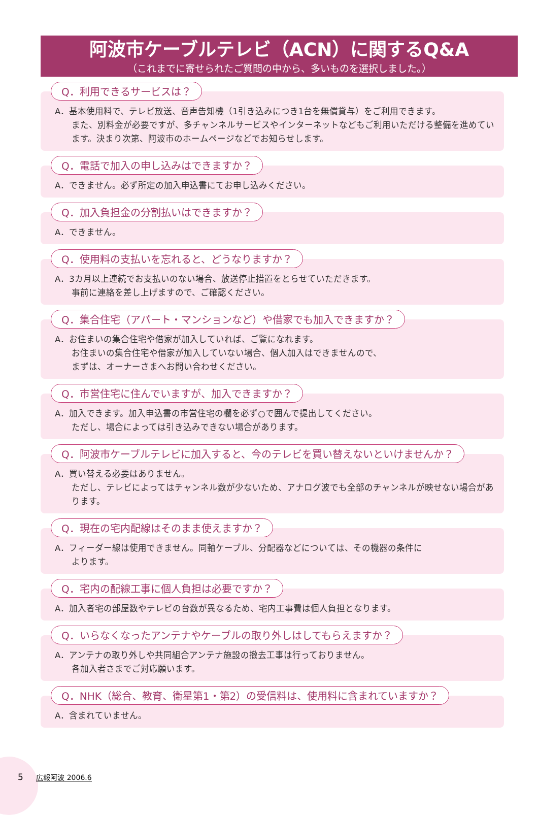阿波市ケーブルテレビ（ACN）に関するQ&A
（これまでに寄せられたご質問の中から、多いものを選択しました。）
Q．利用できるサービスは？
A．基本使用料で、テレビ放送、音声告知機（1引き込みにつき1台を無償貸与）をご利用できます。
また、別料金が必要ですが、多チャンネルサービスやインターネットなどもご利用いただける整備を進めています。決まり次第、阿波市のホームページなどでお知らせします。
Q．電話で加入の申し込みはできますか？
A．できません。必ず所定の加入申込書にてお申し込みください。
Q．加入負担金の分割払いはできますか？
A．できません。
Q．使用料の支払いを忘れると、どうなりますか？
A．3カ月以上連続でお支払いのない場合、放送停止措置をとらせていただきます。
事前に連絡を差し上げますので、ご確認ください。
Q．集合住宅（アパート・マンションなど）や借家でも加入できますか？
A．お住まいの集合住宅や借家が加入していれば、ご覧になれます。
お住まいの集合住宅や借家が加入していない場合、個人加入はできませんので、
まずは、オーナーさまへお問い合わせください。
Q．市営住宅に住んでいますが、加入できますか？
A．加入できます。加入申込書の市営住宅の欄を必ず○で囲んで提出してください。
ただし、場合によっては引き込みできない場合があります。
Q．阿波市ケーブルテレビに加入すると、今のテレビを買い替えないといけませんか？
A．買い替える必要はありません。
ただし、テレビによってはチャンネル数が少ないため、アナログ波でも全部のチャンネルが映せない場合があります。
Q．現在の宅内配線はそのまま使えますか？
A．フィーダー線は使用できません。同軸ケーブル、分配器などについては、その機器の条件に
よります。
Q．宅内の配線工事に個人負担は必要ですか？
A．加入者宅の部屋数やテレビの台数が異なるため、宅内工事費は個人負担となります。
Q．いらなくなったアンテナやケーブルの取り外しはしてもらえますか？
A．アンテナの取り外しや共同組合アンテナ施設の撤去工事は行っておりません。
各加入者さまでご対応願います。
Q．NHK（総合、教育、衛星第1・第2）の受信料は、使用料に含まれていますか？
A．含まれていません。
5 広報阿波 2006.6